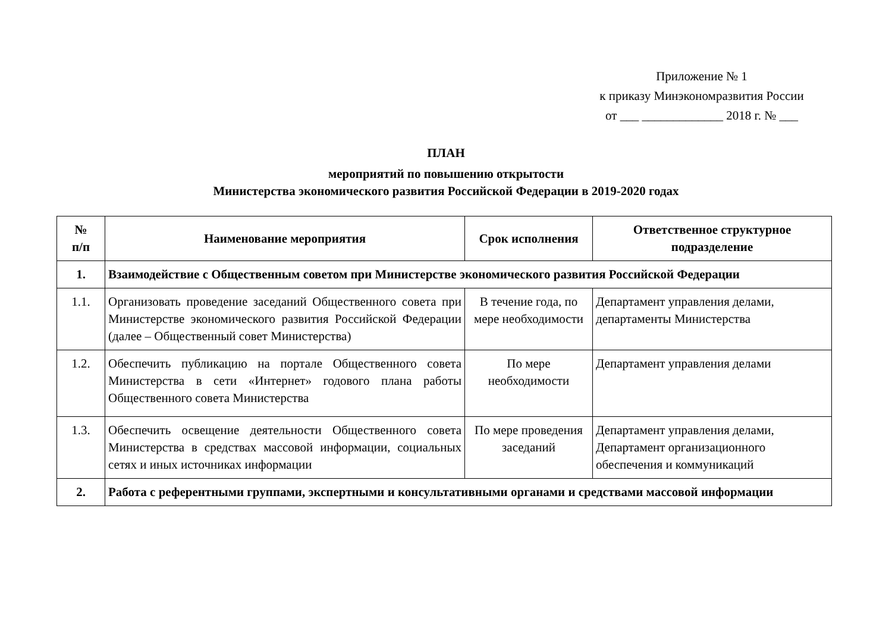Приложение № 1
к приказу Минэкономразвития России
от ___ _____________ 2018 г. № ___
ПЛАН
мероприятий по повышению открытости
Министерства экономического развития Российской Федерации в 2019-2020 годах
| № п/п | Наименование мероприятия | Срок исполнения | Ответственное структурное подразделение |
| --- | --- | --- | --- |
| 1. | Взаимодействие с Общественным советом при Министерстве экономического развития Российской Федерации | | |
| 1.1. | Организовать проведение заседаний Общественного совета при Министерстве экономического развития Российской Федерации (далее – Общественный совет Министерства) | В течение года, по мере необходимости | Департамент управления делами, департаменты Министерства |
| 1.2. | Обеспечить публикацию на портале Общественного совета Министерства в сети «Интернет» годового плана работы Общественного совета Министерства | По мере необходимости | Департамент управления делами |
| 1.3. | Обеспечить освещение деятельности Общественного совета Министерства в средствах массовой информации, социальных сетях и иных источниках информации | По мере проведения заседаний | Департамент управления делами, Департамент организационного обеспечения и коммуникаций |
| 2. | Работа с референтными группами, экспертными и консультативными органами и средствами массовой информации | | |